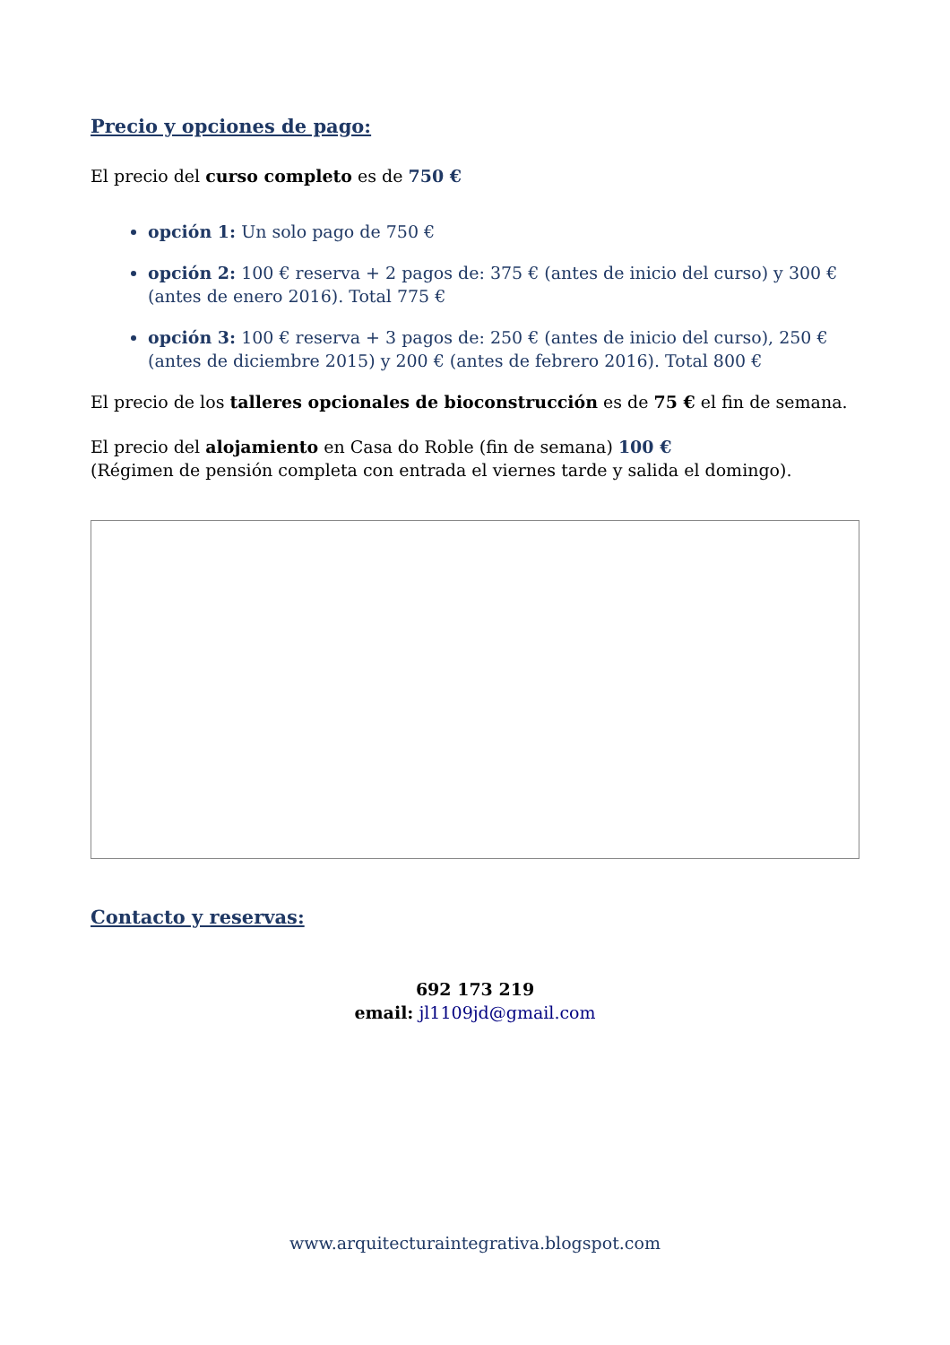Precio y opciones de pago:
El precio del curso completo es de 750 €
opción 1: Un solo pago de 750 €
opción 2: 100 € reserva + 2 pagos de: 375 € (antes de inicio del curso) y 300 € (antes de enero 2016). Total 775 €
opción 3: 100 € reserva + 3 pagos de: 250 € (antes de inicio del curso), 250 € (antes de diciembre 2015) y 200 € (antes de febrero 2016). Total 800 €
El precio de los talleres opcionales de bioconstrucción es de 75 € el fin de semana.
El precio del alojamiento en Casa do Roble (fin de semana) 100 €
(Régimen de pensión completa con entrada el viernes tarde y salida el domingo).
Contacto y reservas:
692 173 219
email: jl1109jd@gmail.com
www.arquitecturaintegrativa.blogspot.com